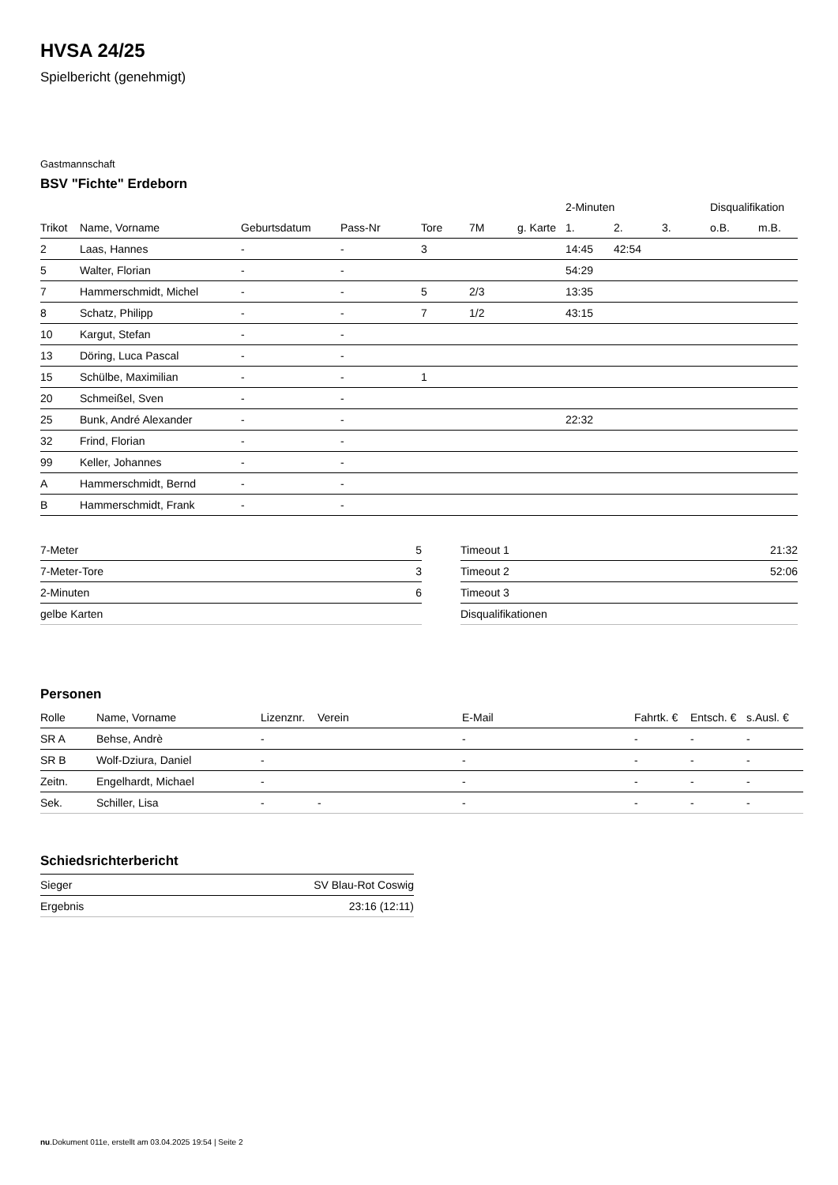HVSA 24/25
Spielbericht (genehmigt)
Gastmannschaft
BSV "Fichte" Erdeborn
| | | | | | | | 2-Minuten | | | Disqualifikation | |
| --- | --- | --- | --- | --- | --- | --- | --- | --- | --- | --- | --- |
| Trikot | Name, Vorname | Geburtsdatum | Pass-Nr | Tore | 7M | g. Karte | 1. | 2. | 3. | o.B. | m.B. |
| 2 | Laas, Hannes | - | - | 3 | | | 14:45 | 42:54 | | | |
| 5 | Walter, Florian | - | - | | | | 54:29 | | | | |
| 7 | Hammerschmidt, Michel | - | - | 5 | 2/3 | | 13:35 | | | | |
| 8 | Schatz, Philipp | - | - | 7 | 1/2 | | 43:15 | | | | |
| 10 | Kargut, Stefan | - | - | | | | | | | | |
| 13 | Döring, Luca Pascal | - | - | | | | | | | | |
| 15 | Schülbe, Maximilian | - | - | 1 | | | | | | | |
| 20 | Schmeißel, Sven | - | - | | | | | | | | |
| 25 | Bunk, André Alexander | - | - | | | | 22:32 | | | | |
| 32 | Frind, Florian | - | - | | | | | | | | |
| 99 | Keller, Johannes | - | - | | | | | | | | |
| A | Hammerschmidt, Bernd | - | - | | | | | | | | |
| B | Hammerschmidt, Frank | - | - | | | | | | | | |
| 7-Meter | 5 |
| 7-Meter-Tore | 3 |
| 2-Minuten | 6 |
| gelbe Karten | |
| Timeout 1 | 21:32 |
| Timeout 2 | 52:06 |
| Timeout 3 | |
| Disqualifikationen | |
Personen
| Rolle | Name, Vorname | Lizenznr. | Verein | E-Mail | Fahrtk. € | Entsch. € | s.Ausl. € |
| --- | --- | --- | --- | --- | --- | --- | --- |
| SR A | Behse, Andrè | - | | - | - | - | - |
| SR B | Wolf-Dziura, Daniel | - | | - | - | - | - |
| Zeitn. | Engelhardt, Michael | - | | - | - | - | - |
| Sek. | Schiller, Lisa | - | - | - | - | - | - |
Schiedsrichterbericht
| Sieger | SV Blau-Rot Coswig |
| Ergebnis | 23:16 (12:11) |
nu.Dokument 011e, erstellt am 03.04.2025 19:54 | Seite 2